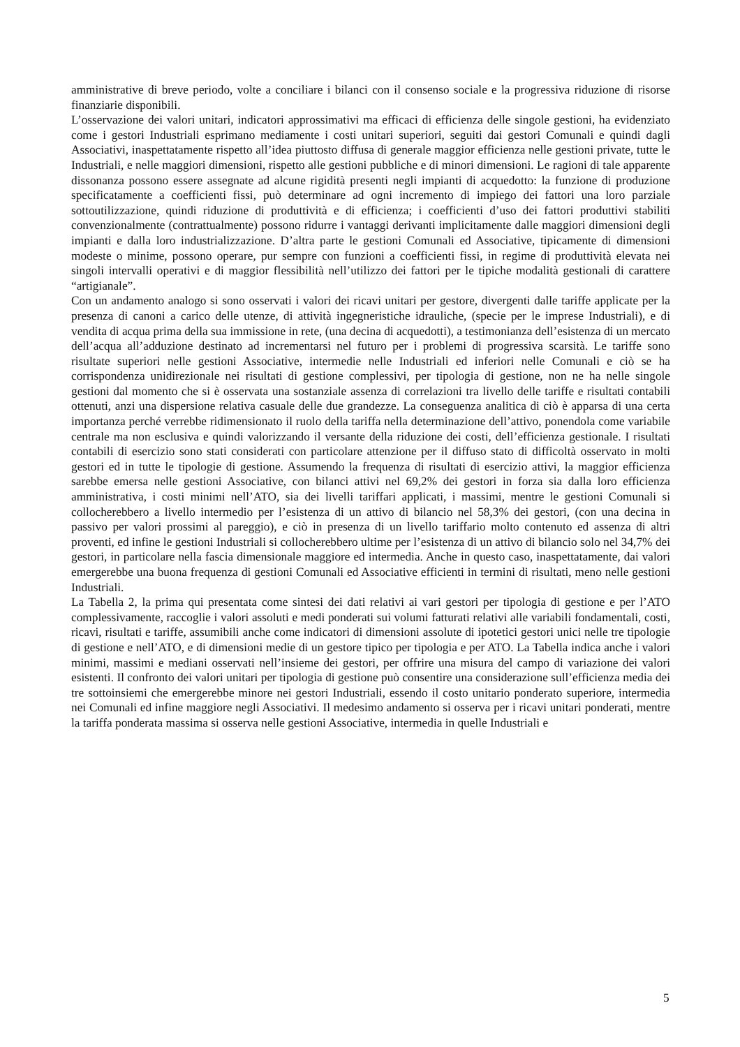amministrative di breve periodo, volte a conciliare i bilanci con il consenso sociale e la progressiva riduzione di risorse finanziarie disponibili.
L’osservazione dei valori unitari, indicatori approssimativi ma efficaci di efficienza delle singole gestioni, ha evidenziato come i gestori Industriali esprimano mediamente i costi unitari superiori, seguiti dai gestori Comunali e quindi dagli Associativi, inaspettatamente rispetto all’idea piuttosto diffusa di generale maggior efficienza nelle gestioni private, tutte le Industriali, e nelle maggiori dimensioni, rispetto alle gestioni pubbliche e di minori dimensioni. Le ragioni di tale apparente dissonanza possono essere assegnate ad alcune rigidità presenti negli impianti di acquedotto: la funzione di produzione specificatamente a coefficienti fissi, può determinare ad ogni incremento di impiego dei fattori una loro parziale sottoutilizzazione, quindi riduzione di produttività e di efficienza; i coefficienti d’uso dei fattori produttivi stabiliti convenzionalmente (contrattualmente) possono ridurre i vantaggi derivanti implicitamente dalle maggiori dimensioni degli impianti e dalla loro industrializzazione. D’altra parte le gestioni Comunali ed Associative, tipicamente di dimensioni modeste o minime, possono operare, pur sempre con funzioni a coefficienti fissi, in regime di produttività elevata nei singoli intervalli operativi e di maggior flessibilità nell’utilizzo dei fattori per le tipiche modalità gestionali di carattere “artigianale”.
Con un andamento analogo si sono osservati i valori dei ricavi unitari per gestore, divergenti dalle tariffe applicate per la presenza di canoni a carico delle utenze, di attività ingegneristiche idrauliche, (specie per le imprese Industriali), e di vendita di acqua prima della sua immissione in rete, (una decina di acquedotti), a testimonianza dell’esistenza di un mercato dell’acqua all’adduzione destinato ad incrementarsi nel futuro per i problemi di progressiva scarsità. Le tariffe sono risultate superiori nelle gestioni Associative, intermedie nelle Industriali ed inferiori nelle Comunali e ciò se ha corrispondenza unidirezionale nei risultati di gestione complessivi, per tipologia di gestione, non ne ha nelle singole gestioni dal momento che si è osservata una sostanziale assenza di correlazioni tra livello delle tariffe e risultati contabili ottenuti, anzi una dispersione relativa casuale delle due grandezze. La conseguenza analitica di ciò è apparsa di una certa importanza perché verrebbe ridimensionato il ruolo della tariffa nella determinazione dell’attivo, ponendola come variabile centrale ma non esclusiva e quindi valorizzando il versante della riduzione dei costi, dell’efficienza gestionale. I risultati contabili di esercizio sono stati considerati con particolare attenzione per il diffuso stato di difficoltà osservato in molti gestori ed in tutte le tipologie di gestione. Assumendo la frequenza di risultati di esercizio attivi, la maggior efficienza sarebbe emersa nelle gestioni Associative, con bilanci attivi nel 69,2% dei gestori in forza sia dalla loro efficienza amministrativa, i costi minimi nell’ATO, sia dei livelli tariffari applicati, i massimi, mentre le gestioni Comunali si collocherebbero a livello intermedio per l’esistenza di un attivo di bilancio nel 58,3% dei gestori, (con una decina in passivo per valori prossimi al pareggio), e ciò in presenza di un livello tariffario molto contenuto ed assenza di altri proventi, ed infine le gestioni Industriali si collocherebbero ultime per l’esistenza di un attivo di bilancio solo nel 34,7% dei gestori, in particolare nella fascia dimensionale maggiore ed intermedia. Anche in questo caso, inaspettatamente, dai valori emergerebbe una buona frequenza di gestioni Comunali ed Associative efficienti in termini di risultati, meno nelle gestioni Industriali.
La Tabella 2, la prima qui presentata come sintesi dei dati relativi ai vari gestori per tipologia di gestione e per l’ATO complessivamente, raccoglie i valori assoluti e medi ponderati sui volumi fatturati relativi alle variabili fondamentali, costi, ricavi, risultati e tariffe, assumibili anche come indicatori di dimensioni assolute di ipotetici gestori unici nelle tre tipologie di gestione e nell’ATO, e di dimensioni medie di un gestore tipico per tipologia e per ATO. La Tabella indica anche i valori minimi, massimi e mediani osservati nell’insieme dei gestori, per offrire una misura del campo di variazione dei valori esistenti. Il confronto dei valori unitari per tipologia di gestione può consentire una considerazione sull’efficienza media dei tre sottoinsiemi che emergerebbe minore nei gestori Industriali, essendo il costo unitario ponderato superiore, intermedia nei Comunali ed infine maggiore negli Associativi. Il medesimo andamento si osserva per i ricavi unitari ponderati, mentre la tariffa ponderata massima si osserva nelle gestioni Associative, intermedia in quelle Industriali e
5